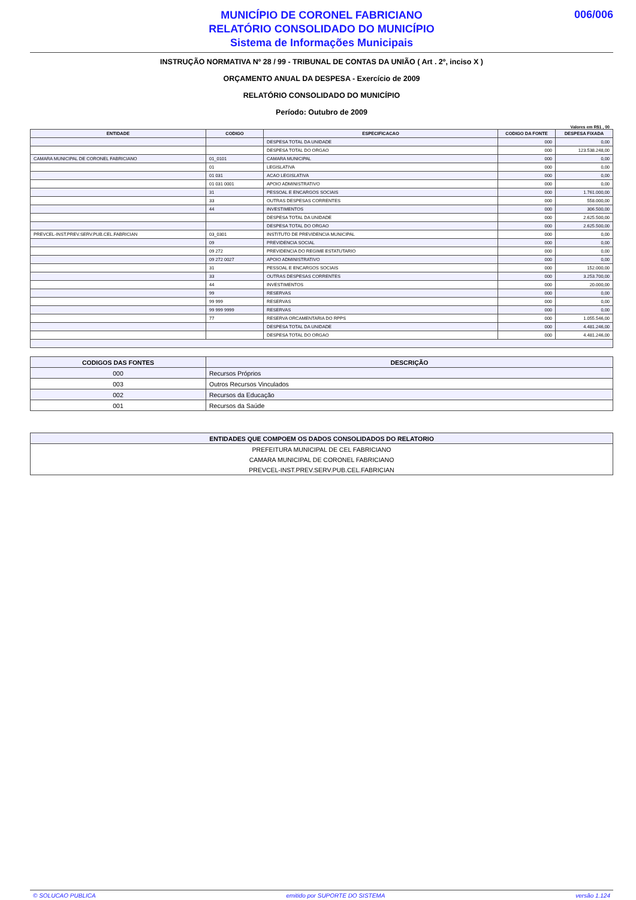MUNICÍPIO DE CORONEL FABRICIANO
RELATÓRIO CONSOLIDADO DO MUNICÍPIO
Sistema de Informações Municipais
006/006
INSTRUÇÃO NORMATIVA Nº 28 / 99 - TRIBUNAL DE CONTAS DA UNIÃO ( Art . 2º, inciso X )
ORÇAMENTO ANUAL DA DESPESA - Exercício de 2009
RELATÓRIO CONSOLIDADO DO MUNICÍPIO
Período: Outubro de 2009
Valores em R$1 , 00
| ENTIDADE | CODIGO | ESPECIFICACAO | CODIGO DA FONTE | DESPESA FIXADA |
| --- | --- | --- | --- | --- |
| | | DESPESA TOTAL DA UNIDADE | 000 | 0,00 |
| | | DESPESA TOTAL DO ORGAO | 000 | 123.538.248,00 |
| CAMARA MUNICIPAL DE CORONEL FABRICIANO | 01_0101 | CAMARA MUNICIPAL | 000 | 0,00 |
| | 01 | LEGISLATIVA | 000 | 0,00 |
| | 01 031 | ACAO LEGISLATIVA | 000 | 0,00 |
| | 01 031 0001 | APOIO ADMINISTRATIVO | 000 | 0,00 |
| | 31 | PESSOAL E ENCARGOS SOCIAIS | 000 | 1.761.000,00 |
| | 33 | OUTRAS DESPESAS CORRENTES | 000 | 558.000,00 |
| | 44 | INVESTIMENTOS | 000 | 306.500,00 |
| | | DESPESA TOTAL DA UNIDADE | 000 | 2.625.500,00 |
| | | DESPESA TOTAL DO ORGAO | 000 | 2.625.500,00 |
| PREVCEL-INST.PREV.SERV.PUB.CEL.FABRICIAN | 03_0301 | INSTITUTO DE PREVIDENCIA MUNICIPAL | 000 | 0,00 |
| | 09 | PREVIDENCIA SOCIAL | 000 | 0,00 |
| | 09 272 | PREVIDENCIA DO REGIME ESTATUTARIO | 000 | 0,00 |
| | 09 272 0027 | APOIO ADMINISTRATIVO | 000 | 0,00 |
| | 31 | PESSOAL E ENCARGOS SOCIAIS | 000 | 152.000,00 |
| | 33 | OUTRAS DESPESAS CORRENTES | 000 | 3.253.700,00 |
| | 44 | INVESTIMENTOS | 000 | 20.000,00 |
| | 99 | RESERVAS | 000 | 0,00 |
| | 99 999 | RESERVAS | 000 | 0,00 |
| | 99 999 9999 | RESERVAS | 000 | 0,00 |
| | 77 | RESERVA ORCAMENTARIA DO RPPS | 000 | 1.055.546,00 |
| | | DESPESA TOTAL DA UNIDADE | 000 | 4.481.246,00 |
| | | DESPESA TOTAL DO ORGAO | 000 | 4.481.246,00 |
| CODIGOS DAS FONTES | DESCRIÇÃO |
| --- | --- |
| 000 | Recursos Próprios |
| 003 | Outros Recursos Vinculados |
| 002 | Recursos da Educação |
| 001 | Recursos da Saúde |
| ENTIDADES QUE COMPOEM OS DADOS CONSOLIDADOS DO RELATORIO |
| --- |
| PREFEITURA MUNICIPAL DE CEL FABRICIANO |
| CAMARA MUNICIPAL DE CORONEL FABRICIANO |
| PREVCEL-INST.PREV.SERV.PUB.CEL.FABRICIAN |
© SOLUCAO PUBLICA emitido por SUPORTE DO SISTEMA versão 1.124